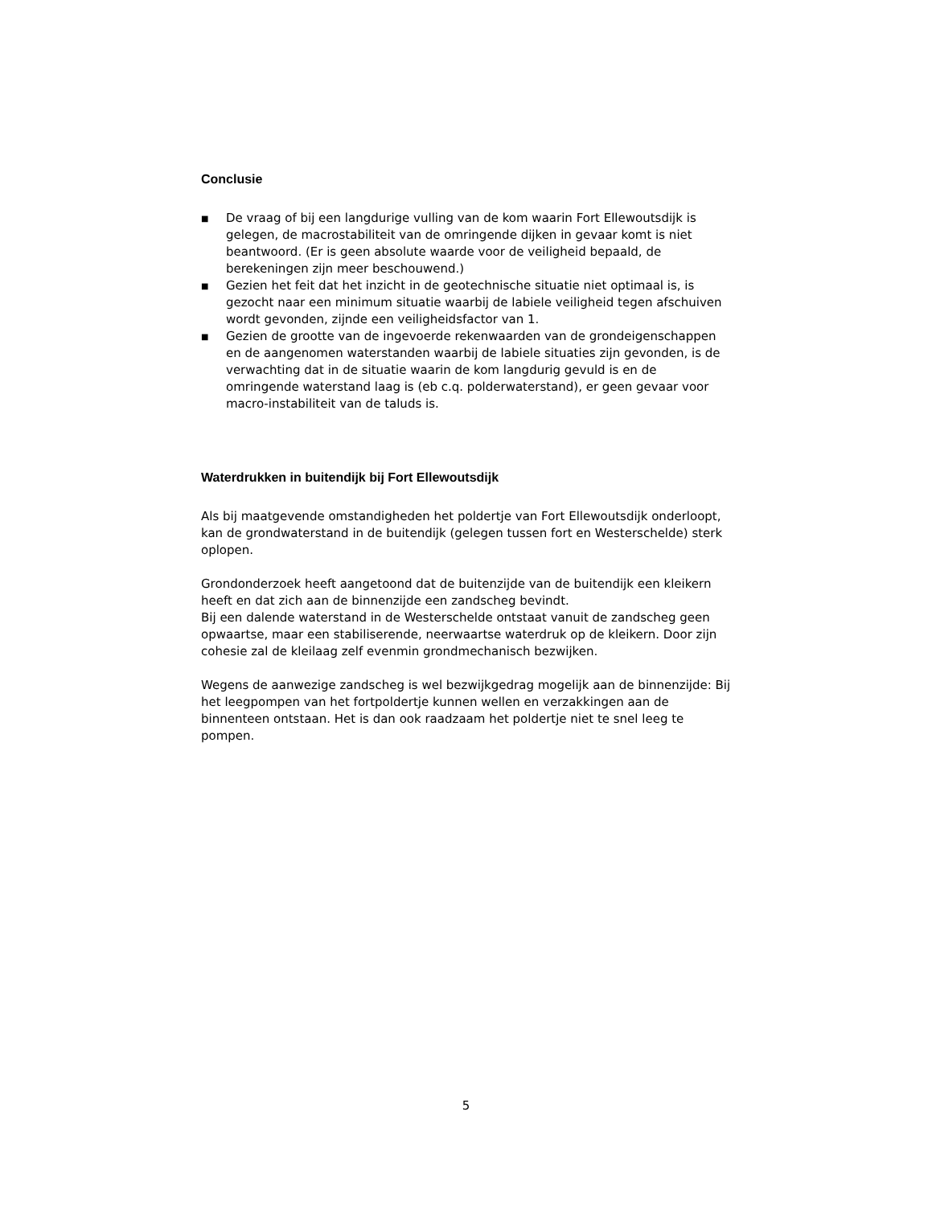Conclusie
■ De vraag of bij een langdurige vulling van de kom waarin Fort Ellewoutsdijk is gelegen, de macrostabiliteit van de omringende dijken in gevaar komt is niet beantwoord. (Er is geen absolute waarde voor de veiligheid bepaald, de berekeningen zijn meer beschouwend.)
■ Gezien het feit dat het inzicht in de geotechnische situatie niet optimaal is, is gezocht naar een minimum situatie waarbij de labiele veiligheid tegen afschuiven wordt gevonden, zijnde een veiligheidsfactor van 1.
■ Gezien de grootte van de ingevoerde rekenwaarden van de grondeigenschappen en de aangenomen waterstanden waarbij de labiele situaties zijn gevonden, is de verwachting dat in de situatie waarin de kom langdurig gevuld is en de omringende waterstand laag is (eb c.q. polderwaterstand), er geen gevaar voor macro-instabiliteit van de taluds is.
Waterdrukken in buitendijk bij Fort Ellewoutsdijk
Als bij maatgevende omstandigheden het poldertje van Fort Ellewoutsdijk onderloopt, kan de grondwaterstand in de buitendijk (gelegen tussen fort en Westerschelde) sterk oplopen.
Grondonderzoek heeft aangetoond dat de buitenzijde van de buitendijk een kleikern heeft en dat zich aan de binnenzijde een zandscheg bevindt.
Bij een dalende waterstand in de Westerschelde ontstaat vanuit de zandscheg geen opwaartse, maar een stabiliserende, neerwaartse waterdruk op de kleikern. Door zijn cohesie zal de kleilaag zelf evenmin grondmechanisch bezwijken.
Wegens de aanwezige zandscheg is wel bezwijkgedrag mogelijk aan de binnenzijde: Bij het leegpompen van het fortpoldertje kunnen wellen en verzakkingen aan de binnenteen ontstaan. Het is dan ook raadzaam het poldertje niet te snel leeg te pompen.
5